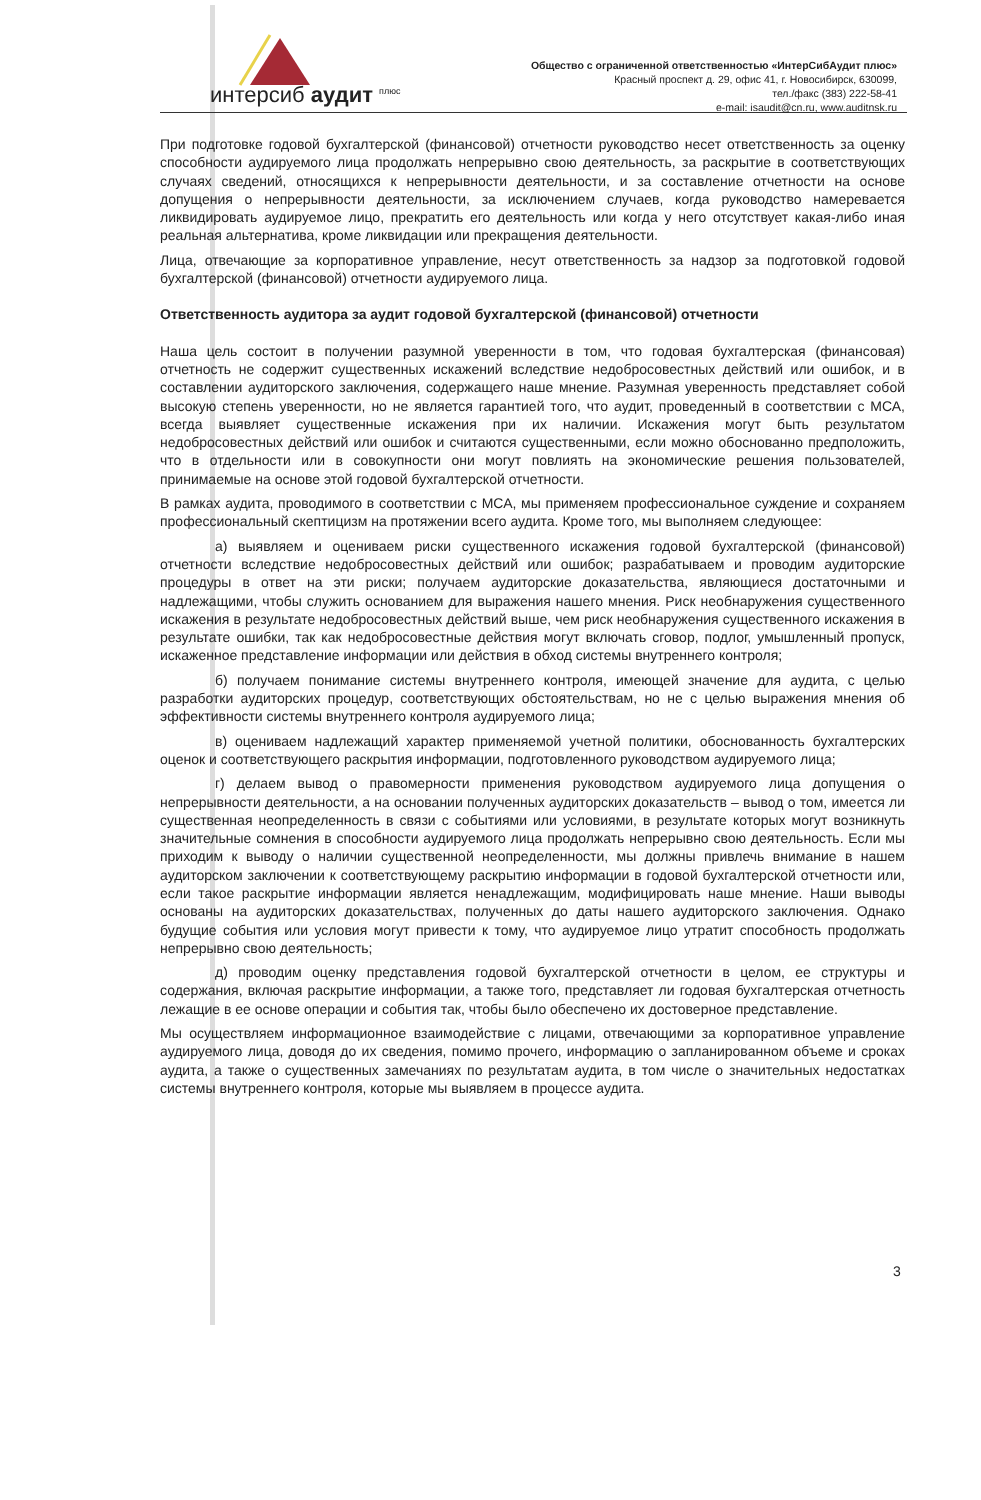интерсиб аудит <sup>плюс</sup>
Общество с ограниченной ответственностью «ИнтерСибАудит плюс»
Красный проспект д. 29, офис 41, г. Новосибирск, 630099,
тел./факс (383) 222-58-41
e-mail: isaudit@cn.ru, www.auditnsk.ru
При подготовке годовой бухгалтерской (финансовой) отчетности руководство несет ответственность за оценку способности аудируемого лица продолжать непрерывно свою деятельность, за раскрытие в соответствующих случаях сведений, относящихся к непрерывности деятельности, и за составление отчетности на основе допущения о непрерывности деятельности, за исключением случаев, когда руководство намеревается ликвидировать аудируемое лицо, прекратить его деятельность или когда у него отсутствует какая-либо иная реальная альтернатива, кроме ликвидации или прекращения деятельности.
Лица, отвечающие за корпоративное управление, несут ответственность за надзор за подготовкой годовой бухгалтерской (финансовой) отчетности аудируемого лица.
Ответственность аудитора за аудит годовой бухгалтерской (финансовой) отчетности
Наша цель состоит в получении разумной уверенности в том, что годовая бухгалтерская (финансовая) отчетность не содержит существенных искажений вследствие недобросовестных действий или ошибок, и в составлении аудиторского заключения, содержащего наше мнение. Разумная уверенность представляет собой высокую степень уверенности, но не является гарантией того, что аудит, проведенный в соответствии с МСА, всегда выявляет существенные искажения при их наличии. Искажения могут быть результатом недобросовестных действий или ошибок и считаются существенными, если можно обоснованно предположить, что в отдельности или в совокупности они могут повлиять на экономические решения пользователей, принимаемые на основе этой годовой бухгалтерской отчетности.
В рамках аудита, проводимого в соответствии с МСА, мы применяем профессиональное суждение и сохраняем профессиональный скептицизм на протяжении всего аудита. Кроме того, мы выполняем следующее:
а) выявляем и оцениваем риски существенного искажения годовой бухгалтерской (финансовой) отчетности вследствие недобросовестных действий или ошибок; разрабатываем и проводим аудиторские процедуры в ответ на эти риски; получаем аудиторские доказательства, являющиеся достаточными и надлежащими, чтобы служить основанием для выражения нашего мнения. Риск необнаружения существенного искажения в результате недобросовестных действий выше, чем риск необнаружения существенного искажения в результате ошибки, так как недобросовестные действия могут включать сговор, подлог, умышленный пропуск, искаженное представление информации или действия в обход системы внутреннего контроля;
б) получаем понимание системы внутреннего контроля, имеющей значение для аудита, с целью разработки аудиторских процедур, соответствующих обстоятельствам, но не с целью выражения мнения об эффективности системы внутреннего контроля аудируемого лица;
в) оцениваем надлежащий характер применяемой учетной политики, обоснованность бухгалтерских оценок и соответствующего раскрытия информации, подготовленного руководством аудируемого лица;
г) делаем вывод о правомерности применения руководством аудируемого лица допущения о непрерывности деятельности, а на основании полученных аудиторских доказательств – вывод о том, имеется ли существенная неопределенность в связи с событиями или условиями, в результате которых могут возникнуть значительные сомнения в способности аудируемого лица продолжать непрерывно свою деятельность. Если мы приходим к выводу о наличии существенной неопределенности, мы должны привлечь внимание в нашем аудиторском заключении к соответствующему раскрытию информации в годовой бухгалтерской отчетности или, если такое раскрытие информации является ненадлежащим, модифицировать наше мнение. Наши выводы основаны на аудиторских доказательствах, полученных до даты нашего аудиторского заключения. Однако будущие события или условия могут привести к тому, что аудируемое лицо утратит способность продолжать непрерывно свою деятельность;
д) проводим оценку представления годовой бухгалтерской отчетности в целом, ее структуры и содержания, включая раскрытие информации, а также того, представляет ли годовая бухгалтерская отчетность лежащие в ее основе операции и события так, чтобы было обеспечено их достоверное представление.
Мы осуществляем информационное взаимодействие с лицами, отвечающими за корпоративное управление аудируемого лица, доводя до их сведения, помимо прочего, информацию о запланированном объеме и сроках аудита, а также о существенных замечаниях по результатам аудита, в том числе о значительных недостатках системы внутреннего контроля, которые мы выявляем в процессе аудита.
3